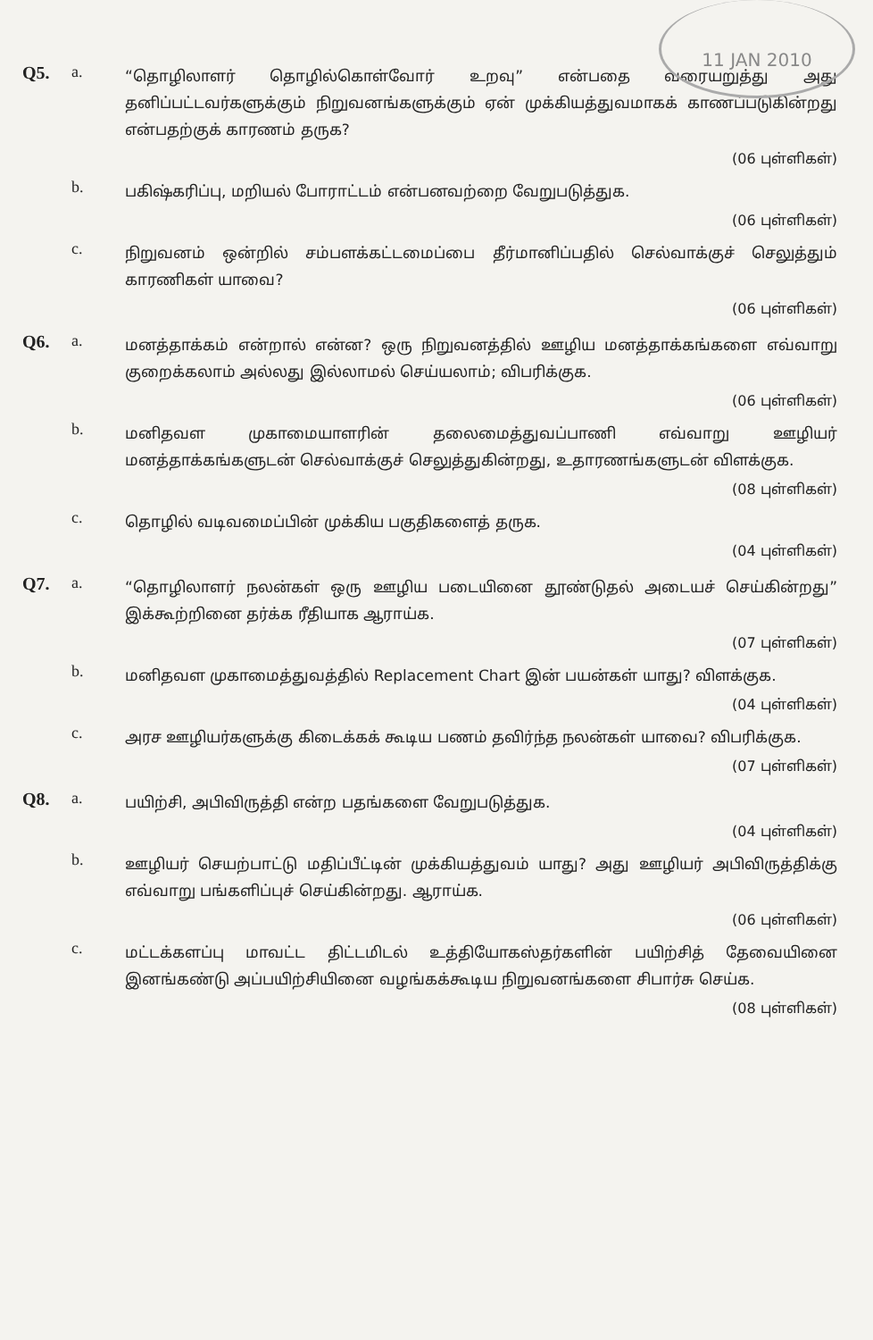11 JAN 2010
Q5. a.
“தொழிலாளர் தொழில்கொள்வோர் உறவு” என்பதை வரையறுத்து அது தனிப்பட்டவர்களுக்கும் நிறுவனங்களுக்கும் ஏன் முக்கியத்துவமாகக் காணப்படுகின்றது என்பதற்குக் காரணம் தருக?
(06 புள்ளிகள்)
b.
பகிஷ்கரிப்பு, மறியல் போராட்டம் என்பனவற்றை வேறுபடுத்துக.
(06 புள்ளிகள்)
c.
நிறுவனம் ஒன்றில் சம்பளக்கட்டமைப்பை தீர்மானிப்பதில் செல்வாக்குச் செலுத்தும் காரணிகள் யாவை?
(06 புள்ளிகள்)
Q6. a.
மனத்தாக்கம் என்றால் என்ன? ஒரு நிறுவனத்தில் ஊழிய மனத்தாக்கங்களை எவ்வாறு குறைக்கலாம் அல்லது இல்லாமல் செய்யலாம்; விபரிக்குக.
(06 புள்ளிகள்)
b.
மனிதவள முகாமையாளரின் தலைமைத்துவப்பாணி எவ்வாறு ஊழியர் மனத்தாக்கங்களுடன் செல்வாக்குச் செலுத்துகின்றது, உதாரணங்களுடன் விளக்குக.
(08 புள்ளிகள்)
c.
தொழில் வடிவமைப்பின் முக்கிய பகுதிகளைத் தருக.
(04 புள்ளிகள்)
Q7. a.
“தொழிலாளர் நலன்கள் ஒரு ஊழிய படையினை தூண்டுதல் அடையச் செய்கின்றது” இக்கூற்றினை தர்க்க ரீதியாக ஆராய்க.
(07 புள்ளிகள்)
b.
மனிதவள முகாமைத்துவத்தில் Replacement Chart இன் பயன்கள் யாது? விளக்குக.
(04 புள்ளிகள்)
c.
அரச ஊழியர்களுக்கு கிடைக்கக் கூடிய பணம் தவிர்ந்த நலன்கள் யாவை? விபரிக்குக.
(07 புள்ளிகள்)
Q8. a.
பயிற்சி, அபிவிருத்தி என்ற பதங்களை வேறுபடுத்துக.
(04 புள்ளிகள்)
b.
ஊழியர் செயற்பாட்டு மதிப்பீட்டின் முக்கியத்துவம் யாது? அது ஊழியர் அபிவிருத்திக்கு எவ்வாறு பங்களிப்புச் செய்கின்றது. ஆராய்க.
(06 புள்ளிகள்)
c.
மட்டக்களப்பு மாவட்ட திட்டமிடல் உத்தியோகஸ்தர்களின் பயிற்சித் தேவையினை இனங்கண்டு அப்பயிற்சியினை வழங்கக்கூடிய நிறுவனங்களை சிபார்சு செய்க.
(08 புள்ளிகள்)